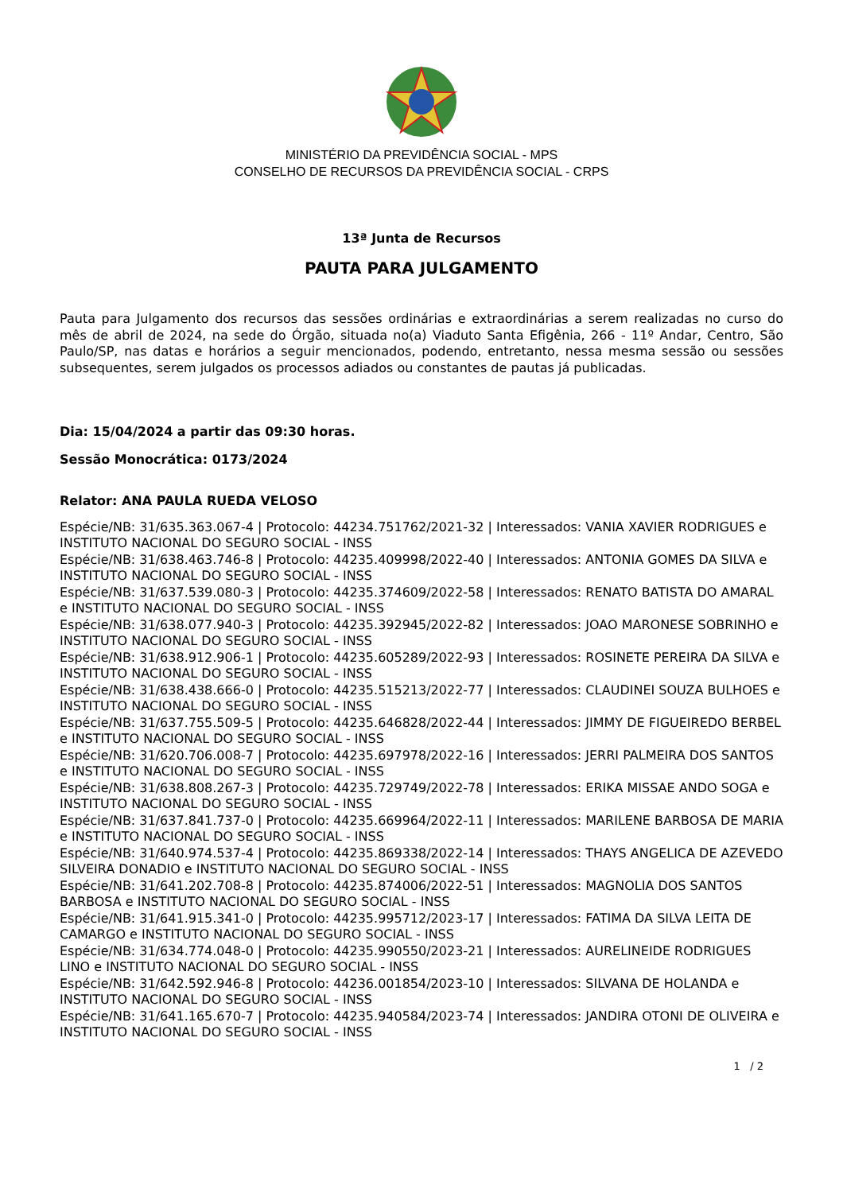MINISTÉRIO DA PREVIDÊNCIA SOCIAL - MPS
CONSELHO DE RECURSOS DA PREVIDÊNCIA SOCIAL - CRPS
13ª Junta de Recursos
PAUTA PARA JULGAMENTO
Pauta para Julgamento dos recursos das sessões ordinárias e extraordinárias a serem realizadas no curso do mês de abril de 2024, na sede do Órgão, situada no(a) Viaduto Santa Efigênia, 266 - 11º Andar, Centro, São Paulo/SP, nas datas e horários a seguir mencionados, podendo, entretanto, nessa mesma sessão ou sessões subsequentes, serem julgados os processos adiados ou constantes de pautas já publicadas.
Dia: 15/04/2024 a partir das 09:30 horas.
Sessão Monocrática: 0173/2024
Relator: ANA PAULA RUEDA VELOSO
Espécie/NB: 31/635.363.067-4 | Protocolo: 44234.751762/2021-32 | Interessados: VANIA XAVIER RODRIGUES e INSTITUTO NACIONAL DO SEGURO SOCIAL - INSS
Espécie/NB: 31/638.463.746-8 | Protocolo: 44235.409998/2022-40 | Interessados: ANTONIA GOMES DA SILVA e INSTITUTO NACIONAL DO SEGURO SOCIAL - INSS
Espécie/NB: 31/637.539.080-3 | Protocolo: 44235.374609/2022-58 | Interessados: RENATO BATISTA DO AMARAL e INSTITUTO NACIONAL DO SEGURO SOCIAL - INSS
Espécie/NB: 31/638.077.940-3 | Protocolo: 44235.392945/2022-82 | Interessados: JOAO MARONESE SOBRINHO e INSTITUTO NACIONAL DO SEGURO SOCIAL - INSS
Espécie/NB: 31/638.912.906-1 | Protocolo: 44235.605289/2022-93 | Interessados: ROSINETE PEREIRA DA SILVA e INSTITUTO NACIONAL DO SEGURO SOCIAL - INSS
Espécie/NB: 31/638.438.666-0 | Protocolo: 44235.515213/2022-77 | Interessados: CLAUDINEI SOUZA BULHOES e INSTITUTO NACIONAL DO SEGURO SOCIAL - INSS
Espécie/NB: 31/637.755.509-5 | Protocolo: 44235.646828/2022-44 | Interessados: JIMMY DE FIGUEIREDO BERBEL e INSTITUTO NACIONAL DO SEGURO SOCIAL - INSS
Espécie/NB: 31/620.706.008-7 | Protocolo: 44235.697978/2022-16 | Interessados: JERRI PALMEIRA DOS SANTOS e INSTITUTO NACIONAL DO SEGURO SOCIAL - INSS
Espécie/NB: 31/638.808.267-3 | Protocolo: 44235.729749/2022-78 | Interessados: ERIKA MISSAE ANDO SOGA e INSTITUTO NACIONAL DO SEGURO SOCIAL - INSS
Espécie/NB: 31/637.841.737-0 | Protocolo: 44235.669964/2022-11 | Interessados: MARILENE BARBOSA DE MARIA e INSTITUTO NACIONAL DO SEGURO SOCIAL - INSS
Espécie/NB: 31/640.974.537-4 | Protocolo: 44235.869338/2022-14 | Interessados: THAYS ANGELICA DE AZEVEDO SILVEIRA DONADIO e INSTITUTO NACIONAL DO SEGURO SOCIAL - INSS
Espécie/NB: 31/641.202.708-8 | Protocolo: 44235.874006/2022-51 | Interessados: MAGNOLIA DOS SANTOS BARBOSA e INSTITUTO NACIONAL DO SEGURO SOCIAL - INSS
Espécie/NB: 31/641.915.341-0 | Protocolo: 44235.995712/2023-17 | Interessados: FATIMA DA SILVA LEITA DE CAMARGO e INSTITUTO NACIONAL DO SEGURO SOCIAL - INSS
Espécie/NB: 31/634.774.048-0 | Protocolo: 44235.990550/2023-21 | Interessados: AURELINEIDE RODRIGUES LINO e INSTITUTO NACIONAL DO SEGURO SOCIAL - INSS
Espécie/NB: 31/642.592.946-8 | Protocolo: 44236.001854/2023-10 | Interessados: SILVANA DE HOLANDA e INSTITUTO NACIONAL DO SEGURO SOCIAL - INSS
Espécie/NB: 31/641.165.670-7 | Protocolo: 44235.940584/2023-74 | Interessados: JANDIRA OTONI DE OLIVEIRA e INSTITUTO NACIONAL DO SEGURO SOCIAL - INSS
1 / 2